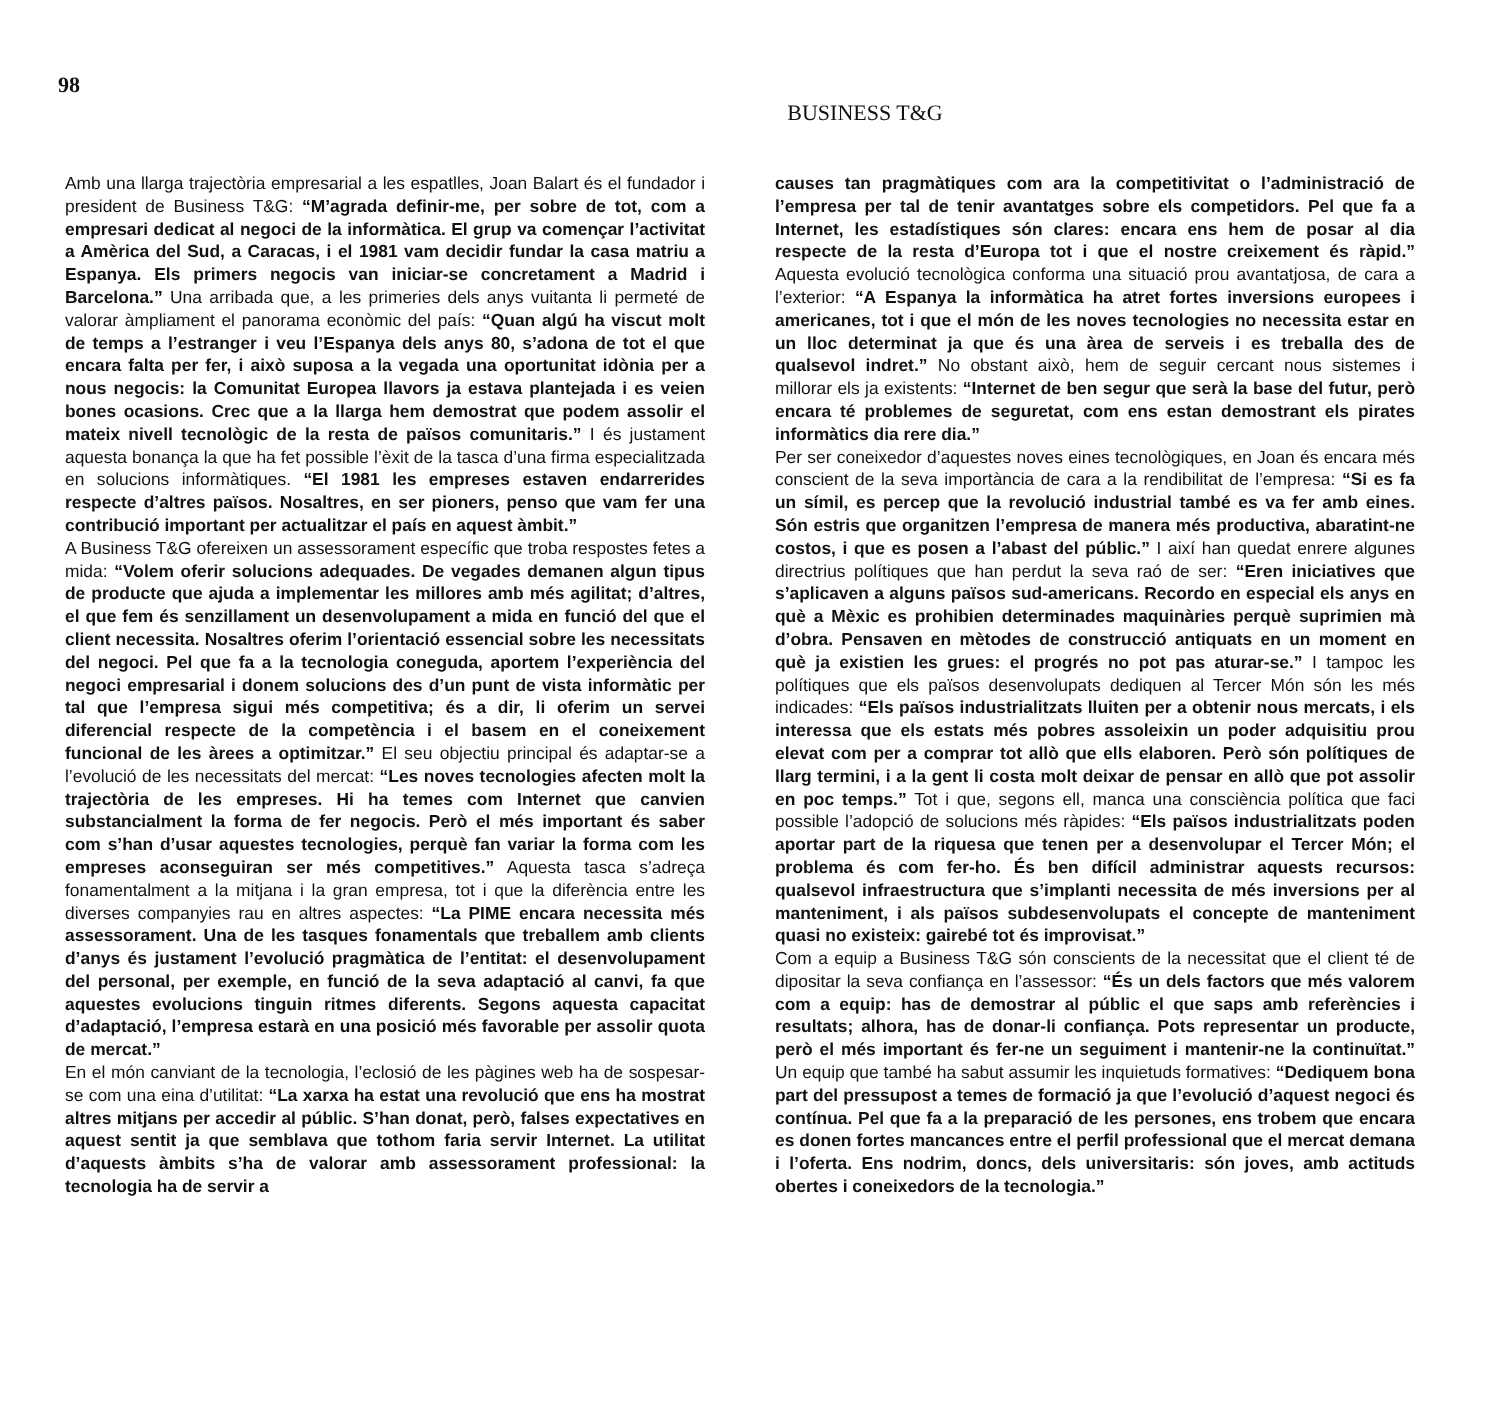98
BUSINESS T&G
Amb una llarga trajectòria empresarial a les espatlles, Joan Balart és el fundador i president de Business T&G: “M’agrada definir-me, per sobre de tot, com a empresari dedicat al negoci de la informàtica. El grup va començar l’activitat a Amèrica del Sud, a Caracas, i el 1981 vam decidir fundar la casa matriu a Espanya. Els primers negocis van iniciar-se concretament a Madrid i Barcelona.” Una arribada que, a les primeries dels anys vuitanta li permeté de valorar àmpliament el panorama econòmic del país: “Quan algú ha viscut molt de temps a l’estranger i veu l’Espanya dels anys 80, s’adona de tot el que encara falta per fer, i això suposa a la vegada una oportunitat idònia per a nous negocis: la Comunitat Europea llavors ja estava plantejada i es veien bones ocasions. Crec que a la llarga hem demostrat que podem assolir el mateix nivell tecnològic de la resta de països comunitaris.” I és justament aquesta bonança la que ha fet possible l’èxit de la tasca d’una firma especialitzada en solucions informàtiques. “El 1981 les empreses estaven endarrerides respecte d’altres països. Nosaltres, en ser pioners, penso que vam fer una contribució important per actualitzar el país en aquest àmbit.”
A Business T&G ofereixen un assessorament específic que troba respostes fetes a mida: “Volem oferir solucions adequades. De vegades demanen algun tipus de producte que ajuda a implementar les millores amb més agilitat; d’altres, el que fem és senzillament un desenvolupament a mida en funció del que el client necessita. Nosaltres oferim l’orientació essencial sobre les necessitats del negoci. Pel que fa a la tecnologia coneguda, aportem l’experiència del negoci empresarial i donem solucions des d’un punt de vista informàtic per tal que l’empresa sigui més competitiva; és a dir, li oferim un servei diferencial respecte de la competència i el basem en el coneixement funcional de les àrees a optimitzar.” El seu objectiu principal és adaptar-se a l’evolució de les necessitats del mercat: “Les noves tecnologies afecten molt la trajectòria de les empreses. Hi ha temes com Internet que canvien substancialment la forma de fer negocis. Però el més important és saber com s’han d’usar aquestes tecnologies, perquè fan variar la forma com les empreses aconseguiran ser més competitives.” Aquesta tasca s’adreça fonamentalment a la mitjana i la gran empresa, tot i que la diferència entre les diverses companyies rau en altres aspectes: “La PIME encara necessita més assessorament. Una de les tasques fonamentals que treballem amb clients d’anys és justament l’evolució pragmàtica de l’entitat: el desenvolupament del personal, per exemple, en funció de la seva adaptació al canvi, fa que aquestes evolucions tinguin ritmes diferents. Segons aquesta capacitat d’adaptació, l’empresa estarà en una posició més favorable per assolir quota de mercat.”
En el món canviant de la tecnologia, l’eclosió de les pàgines web ha de sospesar-se com una eina d’utilitat: “La xarxa ha estat una revolució que ens ha mostrat altres mitjans per accedir al públic. S’han donat, però, falses expectatives en aquest sentit ja que semblava que tothom faria servir Internet. La utilitat d’aquests àmbits s’ha de valorar amb assessorament professional: la tecnologia ha de servir a
causes tan pragmàtiques com ara la competitivitat o l’administració de l’empresa per tal de tenir avantatges sobre els competidors. Pel que fa a Internet, les estadístiques són clares: encara ens hem de posar al dia respecte de la resta d’Europa tot i que el nostre creixement és ràpid.” Aquesta evolució tecnològica conforma una situació prou avantatjosa, de cara a l’exterior: “A Espanya la informàtica ha atret fortes inversions europees i americanes, tot i que el món de les noves tecnologies no necessita estar en un lloc determinat ja que és una àrea de serveis i es treballa des de qualsevol indret.” No obstant això, hem de seguir cercant nous sistemes i millorar els ja existents: “Internet de ben segur que serà la base del futur, però encara té problemes de seguretat, com ens estan demostrant els pirates informàtics dia rere dia.”
Per ser coneixedor d’aquestes noves eines tecnològiques, en Joan és encara més conscient de la seva importància de cara a la rendibilitat de l’empresa: “Si es fa un símil, es percep que la revolució industrial també es va fer amb eines. Són estris que organitzen l’empresa de manera més productiva, abaratint-ne costos, i que es posen a l’abast del públic.” I així han quedat enrere algunes directrius polítiques que han perdut la seva raó de ser: “Eren iniciatives que s’aplicaven a alguns països sud-americans. Recordo en especial els anys en què a Mèxic es prohibien determinades maquinàries perquè suprimien mà d’obra. Pensaven en mètodes de construcció antiquats en un moment en què ja existien les grues: el progrés no pot pas aturar-se.” I tampoc les polítiques que els països desenvolupats dediquen al Tercer Món són les més indicades: “Els països industrialitzats lluiten per a obtenir nous mercats, i els interessa que els estats més pobres assoleixin un poder adquisitiu prou elevat com per a comprar tot allò que ells elaboren. Però són polítiques de llarg termini, i a la gent li costa molt deixar de pensar en allò que pot assolir en poc temps.” Tot i que, segons ell, manca una consciència política que faci possible l’adopció de solucions més ràpides: “Els països industrialitzats poden aportar part de la riquesa que tenen per a desenvolupar el Tercer Món; el problema és com fer-ho. És ben difícil administrar aquests recursos: qualsevol infraestructura que s’implanti necessita de més inversions per al manteniment, i als països subdesenvolupats el concepte de manteniment quasi no existeix: gairebé tot és improvisat.”
Com a equip a Business T&G són conscients de la necessitat que el client té de dipositar la seva confiança en l’assessor: “És un dels factors que més valorem com a equip: has de demostrar al públic el que saps amb referències i resultats; alhora, has de donar-li confiança. Pots representar un producte, però el més important és fer-ne un seguiment i mantenir-ne la continuïtat.” Un equip que també ha sabut assumir les inquietuds formatives: “Dediquem bona part del pressupost a temes de formació ja que l’evolució d’aquest negoci és contínua. Pel que fa a la preparació de les persones, ens trobem que encara es donen fortes mancances entre el perfil professional que el mercat demana i l’oferta. Ens nodrim, doncs, dels universitaris: són joves, amb actituds obertes i coneixedors de la tecnologia.”